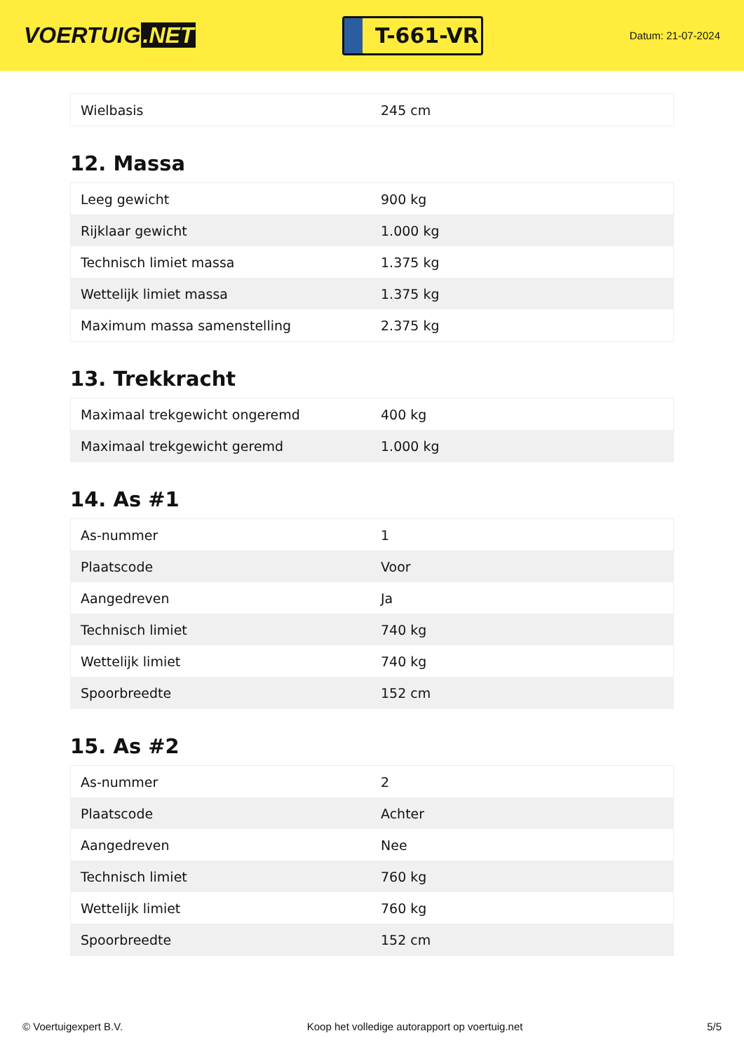VOERTUIG.NET
T-661-VR
Datum: 21-07-2024
| Wielbasis | 245 cm |
12. Massa
| Leeg gewicht | 900 kg |
| Rijklaar gewicht | 1.000 kg |
| Technisch limiet massa | 1.375 kg |
| Wettelijk limiet massa | 1.375 kg |
| Maximum massa samenstelling | 2.375 kg |
13. Trekkracht
| Maximaal trekgewicht ongeremd | 400 kg |
| Maximaal trekgewicht geremd | 1.000 kg |
14. As #1
| As-nummer | 1 |
| Plaatscode | Voor |
| Aangedreven | Ja |
| Technisch limiet | 740 kg |
| Wettelijk limiet | 740 kg |
| Spoorbreedte | 152 cm |
15. As #2
| As-nummer | 2 |
| Plaatscode | Achter |
| Aangedreven | Nee |
| Technisch limiet | 760 kg |
| Wettelijk limiet | 760 kg |
| Spoorbreedte | 152 cm |
© Voertuigexpert B.V. Koop het volledige autorapport op voertuig.net 5/5